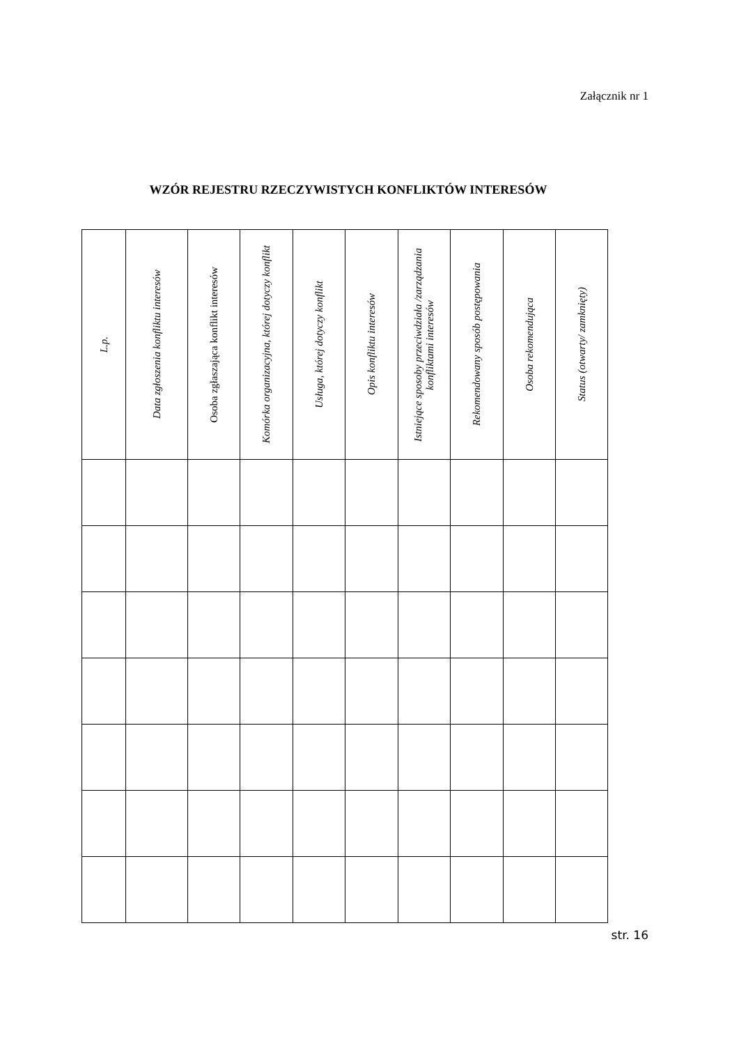Załącznik nr 1
WZÓR REJESTRU RZECZYWISTYCH KONFLIKTÓW INTERESÓW
| L.p. | Data zgłoszenia konfliktu interesów | Osoba zgłaszająca konflikt interesów | Komórka organizacyjna, której dotyczy konflikt | Usługa, której dotyczy konflikt | Opis konfliktu interesów | Istniejące sposoby przeciwdziała /zarządzania konfliktami interesów | Rekomendowany sposób postępowania | Osoba rekomendująca | Status (otwarty/ zamknięty) |
| --- | --- | --- | --- | --- | --- | --- | --- | --- | --- |
str. 16